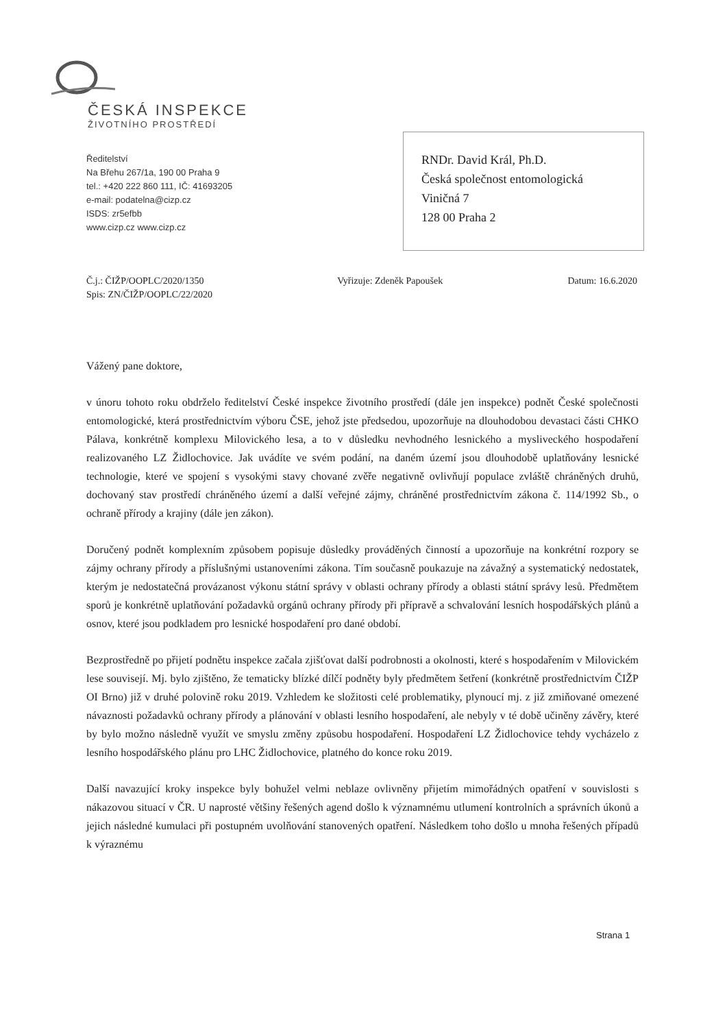ČESKÁ INSPEKCE
ŽIVOTNÍHO PROSTŘEDÍ
Ředitelství
Na Břehu 267/1a, 190 00 Praha 9
tel.: +420 222 860 111, IČ: 41693205
e-mail: podatelna@cizp.cz
ISDS: zr5efbb
www.cizp.cz www.cizp.cz
RNDr. David Král, Ph.D.
Česká společnost entomologická
Viničná 7
128 00 Praha 2
Č.j.: ČIŽP/OOPLC/2020/1350
Spis: ZN/ČIŽP/OOPLC/22/2020
Vyřizuje: Zdeněk Papoušek Datum: 16.6.2020
Vážený pane doktore,
v únoru tohoto roku obdrželo ředitelství České inspekce životního prostředí (dále jen inspekce) podnět České společnosti entomologické, která prostřednictvím výboru ČSE, jehož jste předsedou, upozorňuje na dlouhodobou devastaci části CHKO Pálava, konkrétně komplexu Milovického lesa, a to v důsledku nevhodného lesnického a mysliveckého hospodaření realizovaného LZ Židlochovice. Jak uvádíte ve svém podání, na daném území jsou dlouhodobě uplatňovány lesnické technologie, které ve spojení s vysokými stavy chované zvěře negativně ovlivňují populace zvláště chráněných druhů, dochovaný stav prostředí chráněného území a další veřejné zájmy, chráněné prostřednictvím zákona č. 114/1992 Sb., o ochraně přírody a krajiny (dále jen zákon).
Doručený podnět komplexním způsobem popisuje důsledky prováděných činností a upozorňuje na konkrétní rozpory se zájmy ochrany přírody a příslušnými ustanoveními zákona. Tím současně poukazuje na závažný a systematický nedostatek, kterým je nedostatečná provázanost výkonu státní správy v oblasti ochrany přírody a oblasti státní správy lesů. Předmětem sporů je konkrétně uplatňování požadavků orgánů ochrany přírody při přípravě a schvalování lesních hospodářských plánů a osnov, které jsou podkladem pro lesnické hospodaření pro dané období.
Bezprostředně po přijetí podnětu inspekce začala zjišťovat další podrobnosti a okolnosti, které s hospodařením v Milovickém lese souvisejí. Mj. bylo zjištěno, že tematicky blízké dílčí podněty byly předmětem šetření (konkrétně prostřednictvím ČIŽP OI Brno) již v druhé polovině roku 2019. Vzhledem ke složitosti celé problematiky, plynoucí mj. z již zmiňované omezené návaznosti požadavků ochrany přírody a plánování v oblasti lesního hospodaření, ale nebyly v té době učiněny závěry, které by bylo možno následně využít ve smyslu změny způsobu hospodaření. Hospodaření LZ Židlochovice tehdy vycházelo z lesního hospodářského plánu pro LHC Židlochovice, platného do konce roku 2019.
Další navazující kroky inspekce byly bohužel velmi neblaze ovlivněny přijetím mimořádných opatření v souvislosti s nákazovou situací v ČR. U naprosté většiny řešených agend došlo k významnému utlumení kontrolních a správních úkonů a jejich následné kumulaci při postupném uvolňování stanovených opatření. Následkem toho došlo u mnoha řešených případů k výraznému
Strana 1